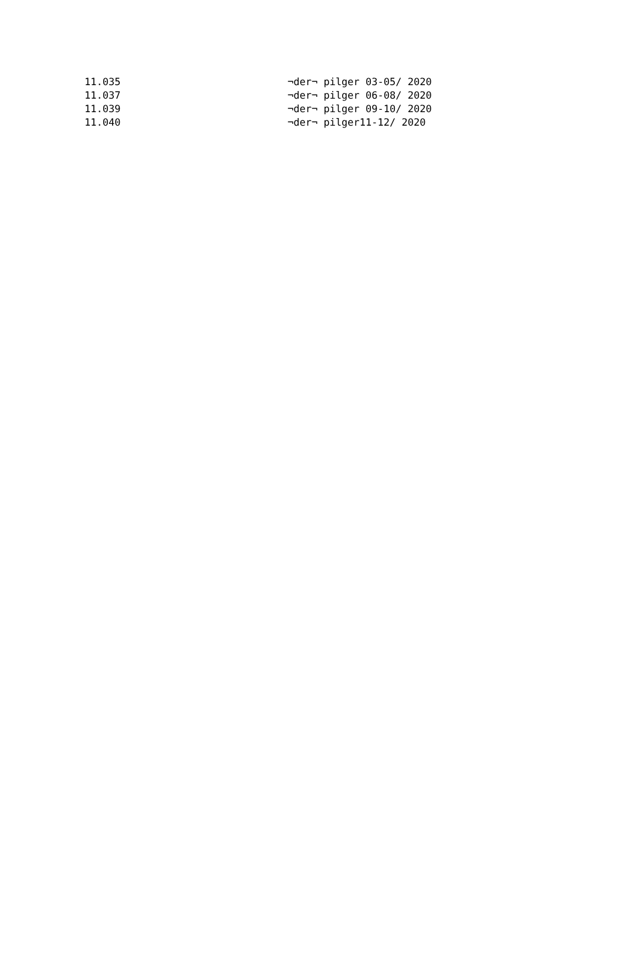| 11.035 | ¬der¬ pilger 03-05/ 2020 |
| 11.037 | ¬der¬ pilger 06-08/ 2020 |
| 11.039 | ¬der¬ pilger 09-10/ 2020 |
| 11.040 | ¬der¬ pilger11-12/ 2020 |